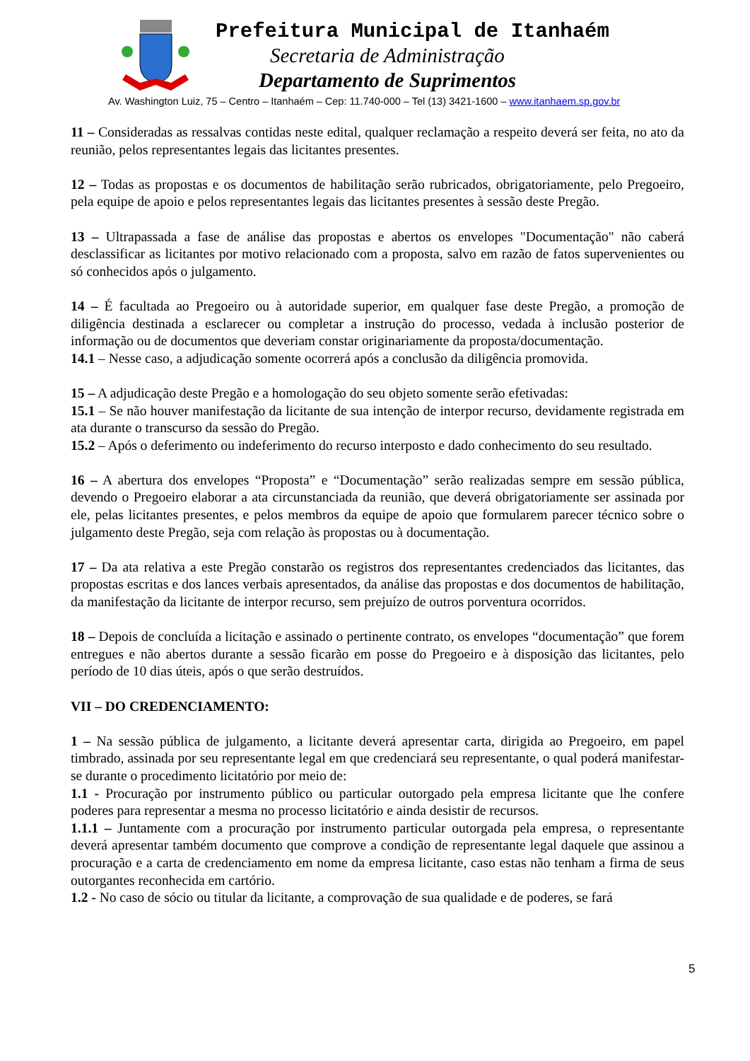Prefeitura Municipal de Itanhaém
Secretaria de Administração
Departamento de Suprimentos
Av. Washington Luiz, 75 – Centro – Itanhaém – Cep: 11.740-000 – Tel (13) 3421-1600 – www.itanhaem.sp.gov.br
11 – Consideradas as ressalvas contidas neste edital, qualquer reclamação a respeito deverá ser feita, no ato da reunião, pelos representantes legais das licitantes presentes.
12 – Todas as propostas e os documentos de habilitação serão rubricados, obrigatoriamente, pelo Pregoeiro, pela equipe de apoio e pelos representantes legais das licitantes presentes à sessão deste Pregão.
13 – Ultrapassada a fase de análise das propostas e abertos os envelopes "Documentação" não caberá desclassificar as licitantes por motivo relacionado com a proposta, salvo em razão de fatos supervenientes ou só conhecidos após o julgamento.
14 – É facultada ao Pregoeiro ou à autoridade superior, em qualquer fase deste Pregão, a promoção de diligência destinada a esclarecer ou completar a instrução do processo, vedada à inclusão posterior de informação ou de documentos que deveriam constar originariamente da proposta/documentação.
14.1 – Nesse caso, a adjudicação somente ocorrerá após a conclusão da diligência promovida.
15 – A adjudicação deste Pregão e a homologação do seu objeto somente serão efetivadas:
15.1 – Se não houver manifestação da licitante de sua intenção de interpor recurso, devidamente registrada em ata durante o transcurso da sessão do Pregão.
15.2 – Após o deferimento ou indeferimento do recurso interposto e dado conhecimento do seu resultado.
16 – A abertura dos envelopes “Proposta” e “Documentação” serão realizadas sempre em sessão pública, devendo o Pregoeiro elaborar a ata circunstanciada da reunião, que deverá obrigatoriamente ser assinada por ele, pelas licitantes presentes, e pelos membros da equipe de apoio que formularem parecer técnico sobre o julgamento deste Pregão, seja com relação às propostas ou à documentação.
17 – Da ata relativa a este Pregão constarão os registros dos representantes credenciados das licitantes, das propostas escritas e dos lances verbais apresentados, da análise das propostas e dos documentos de habilitação, da manifestação da licitante de interpor recurso, sem prejuízo de outros porventura ocorridos.
18 – Depois de concluída a licitação e assinado o pertinente contrato, os envelopes “documentação” que forem entregues e não abertos durante a sessão ficarão em posse do Pregoeiro e à disposição das licitantes, pelo período de 10 dias úteis, após o que serão destruídos.
VII – DO CREDENCIAMENTO:
1 – Na sessão pública de julgamento, a licitante deverá apresentar carta, dirigida ao Pregoeiro, em papel timbrado, assinada por seu representante legal em que credenciará seu representante, o qual poderá manifestar-se durante o procedimento licitatório por meio de:
1.1 - Procuração por instrumento público ou particular outorgado pela empresa licitante que lhe confere poderes para representar a mesma no processo licitatório e ainda desistir de recursos.
1.1.1 – Juntamente com a procuração por instrumento particular outorgada pela empresa, o representante deverá apresentar também documento que comprove a condição de representante legal daquele que assinou a procuração e a carta de credenciamento em nome da empresa licitante, caso estas não tenham a firma de seus outorgantes reconhecida em cartório.
1.2 - No caso de sócio ou titular da licitante, a comprovação de sua qualidade e de poderes, se fará
5